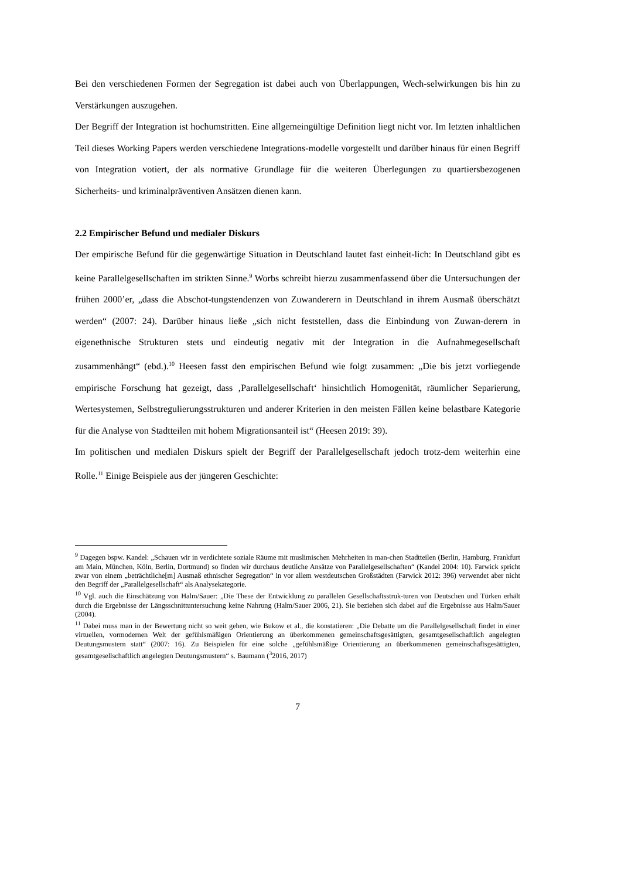Bei den verschiedenen Formen der Segregation ist dabei auch von Überlappungen, Wech-selwirkungen bis hin zu Verstärkungen auszugehen.
Der Begriff der Integration ist hochumstritten. Eine allgemeingültige Definition liegt nicht vor. Im letzten inhaltlichen Teil dieses Working Papers werden verschiedene Integrations-modelle vorgestellt und darüber hinaus für einen Begriff von Integration votiert, der als normative Grundlage für die weiteren Überlegungen zu quartiersbezogenen Sicherheits- und kriminalpräventiven Ansätzen dienen kann.
2.2 Empirischer Befund und medialer Diskurs
Der empirische Befund für die gegenwärtige Situation in Deutschland lautet fast einheit-lich: In Deutschland gibt es keine Parallelgesellschaften im strikten Sinne.<sup>9</sup> Worbs schreibt hierzu zusammenfassend über die Untersuchungen der frühen 2000’er, „dass die Abschot-tungstendenzen von Zuwanderern in Deutschland in ihrem Ausmaß überschätzt werden“ (2007: 24). Darüber hinaus ließe „sich nicht feststellen, dass die Einbindung von Zuwan-derern in eigenethnische Strukturen stets und eindeutig negativ mit der Integration in die Aufnahmegesellschaft zusammenhängt“ (ebd.).<sup>10</sup> Heesen fasst den empirischen Befund wie folgt zusammen: „Die bis jetzt vorliegende empirische Forschung hat gezeigt, dass ‚Parallelgesellschaft‘ hinsichtlich Homogenität, räumlicher Separierung, Wertesystemen, Selbstregulierungsstrukturen und anderer Kriterien in den meisten Fällen keine belastbare Kategorie für die Analyse von Stadtteilen mit hohem Migrationsanteil ist“ (Heesen 2019: 39).
Im politischen und medialen Diskurs spielt der Begriff der Parallelgesellschaft jedoch trotz-dem weiterhin eine Rolle.<sup>11</sup> Einige Beispiele aus der jüngeren Geschichte:
<sup>9</sup> Dagegen bspw. Kandel: „Schauen wir in verdichtete soziale Räume mit muslimischen Mehrheiten in man-chen Stadtteilen (Berlin, Hamburg, Frankfurt am Main, München, Köln, Berlin, Dortmund) so finden wir durchaus deutliche Ansätze von Parallelgesellschaften“ (Kandel 2004: 10). Farwick spricht zwar von einem „beträchtliche[m] Ausmaß ethnischer Segregation“ in vor allem westdeutschen Großstädten (Farwick 2012: 396) verwendet aber nicht den Begriff der „Parallelgesellschaft“ als Analysekategorie.
<sup>10</sup> Vgl. auch die Einschätzung von Halm/Sauer: „Die These der Entwicklung zu parallelen Gesellschaftsstruk-turen von Deutschen und Türken erhält durch die Ergebnisse der Längsschnittuntersuchung keine Nahrung (Halm/Sauer 2006, 21). Sie beziehen sich dabei auf die Ergebnisse aus Halm/Sauer (2004).
<sup>11</sup> Dabei muss man in der Bewertung nicht so weit gehen, wie Bukow et al., die konstatieren: „Die Debatte um die Parallelgesellschaft findet in einer virtuellen, vormodernen Welt der gefühlsmäßigen Orientierung an überkommenen gemeinschaftsgesättigten, gesamtgesellschaftlich angelegten Deutungsmustern statt“ (2007: 16). Zu Beispielen für eine solche „gefühlsmäßige Orientierung an überkommenen gemeinschaftsgesättigten, gesamtgesellschaftlich angelegten Deutungsmustern“ s. Baumann (<sup>3</sup>2016, 2017)
7